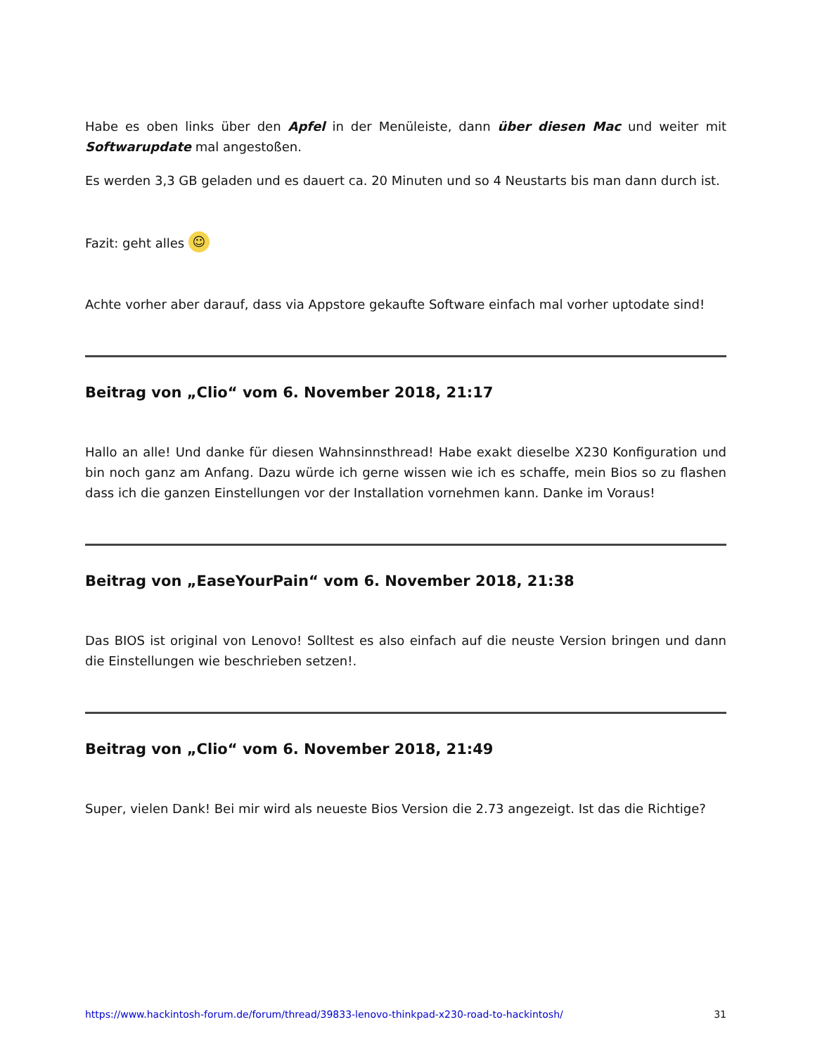Habe es oben links über den Apfel in der Menüleiste, dann über diesen Mac und weiter mit Softwarupdate mal angestoßen.
Es werden 3,3 GB geladen und es dauert ca. 20 Minuten und so 4 Neustarts bis man dann durch ist.
Fazit: geht alles ☺
Achte vorher aber darauf, dass via Appstore gekaufte Software einfach mal vorher uptodate sind!
Beitrag von „Clio“ vom 6. November 2018, 21:17
Hallo an alle! Und danke für diesen Wahnsinnsthread! Habe exakt dieselbe X230 Konfiguration und bin noch ganz am Anfang. Dazu würde ich gerne wissen wie ich es schaffe, mein Bios so zu flashen dass ich die ganzen Einstellungen vor der Installation vornehmen kann. Danke im Voraus!
Beitrag von „EaseYourPain“ vom 6. November 2018, 21:38
Das BIOS ist original von Lenovo! Solltest es also einfach auf die neuste Version bringen und dann die Einstellungen wie beschrieben setzen!.
Beitrag von „Clio“ vom 6. November 2018, 21:49
Super, vielen Dank! Bei mir wird als neueste Bios Version die 2.73 angezeigt. Ist das die Richtige?
https://www.hackintosh-forum.de/forum/thread/39833-lenovo-thinkpad-x230-road-to-hackintosh/ 31